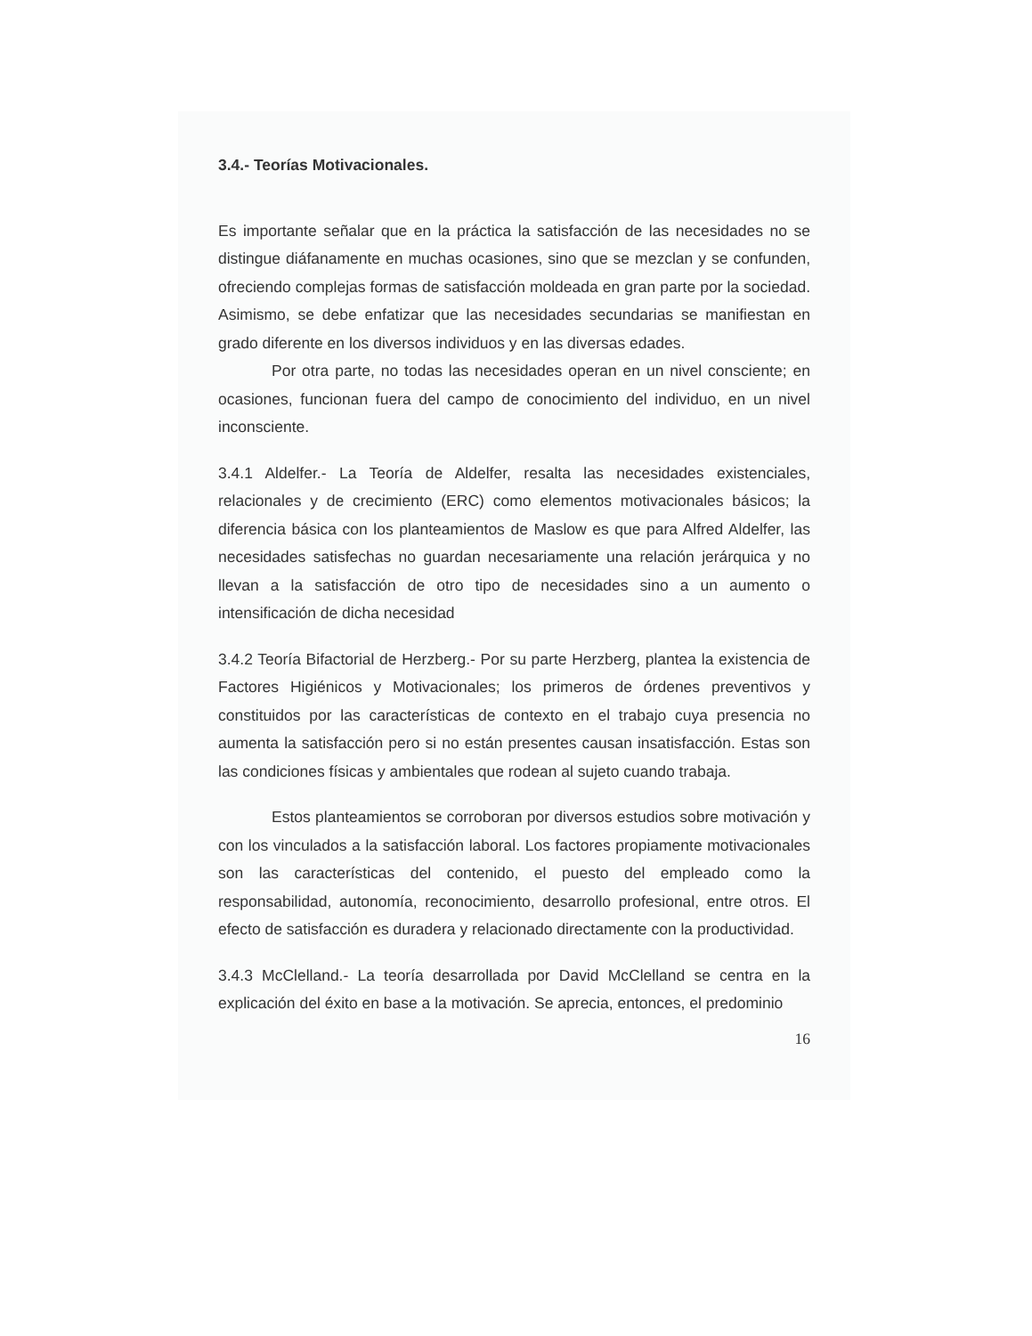3.4.- Teorías Motivacionales.
Es importante señalar que en la práctica la satisfacción de las necesidades no se distingue diáfanamente en muchas ocasiones, sino que se mezclan y se confunden, ofreciendo complejas formas de satisfacción moldeada en gran parte por la sociedad. Asimismo, se debe enfatizar que las necesidades secundarias se manifiestan en grado diferente en los diversos individuos y en las diversas edades.
Por otra parte, no todas las necesidades operan en un nivel consciente; en ocasiones, funcionan fuera del campo de conocimiento del individuo, en un nivel inconsciente.
3.4.1 Aldelfer.- La Teoría de Aldelfer, resalta las necesidades existenciales, relacionales y de crecimiento (ERC) como elementos motivacionales básicos; la diferencia básica con los planteamientos de Maslow es que para Alfred Aldelfer, las necesidades satisfechas no guardan necesariamente una relación jerárquica y no llevan a la satisfacción de otro tipo de necesidades sino a un aumento o intensificación de dicha necesidad
3.4.2 Teoría Bifactorial de Herzberg.- Por su parte Herzberg, plantea la existencia de Factores Higiénicos y Motivacionales; los primeros de órdenes preventivos y constituidos por las características de contexto en el trabajo cuya presencia no aumenta la satisfacción pero si no están presentes causan insatisfacción. Estas son las condiciones físicas y ambientales que rodean al sujeto cuando trabaja.
Estos planteamientos se corroboran por diversos estudios sobre motivación y con los vinculados a la satisfacción laboral. Los factores propiamente motivacionales son las características del contenido, el puesto del empleado como la responsabilidad, autonomía, reconocimiento, desarrollo profesional, entre otros. El efecto de satisfacción es duradera y relacionado directamente con la productividad.
3.4.3 McClelland.- La teoría desarrollada por David McClelland se centra en la explicación del éxito en base a la motivación. Se aprecia, entonces, el predominio
16